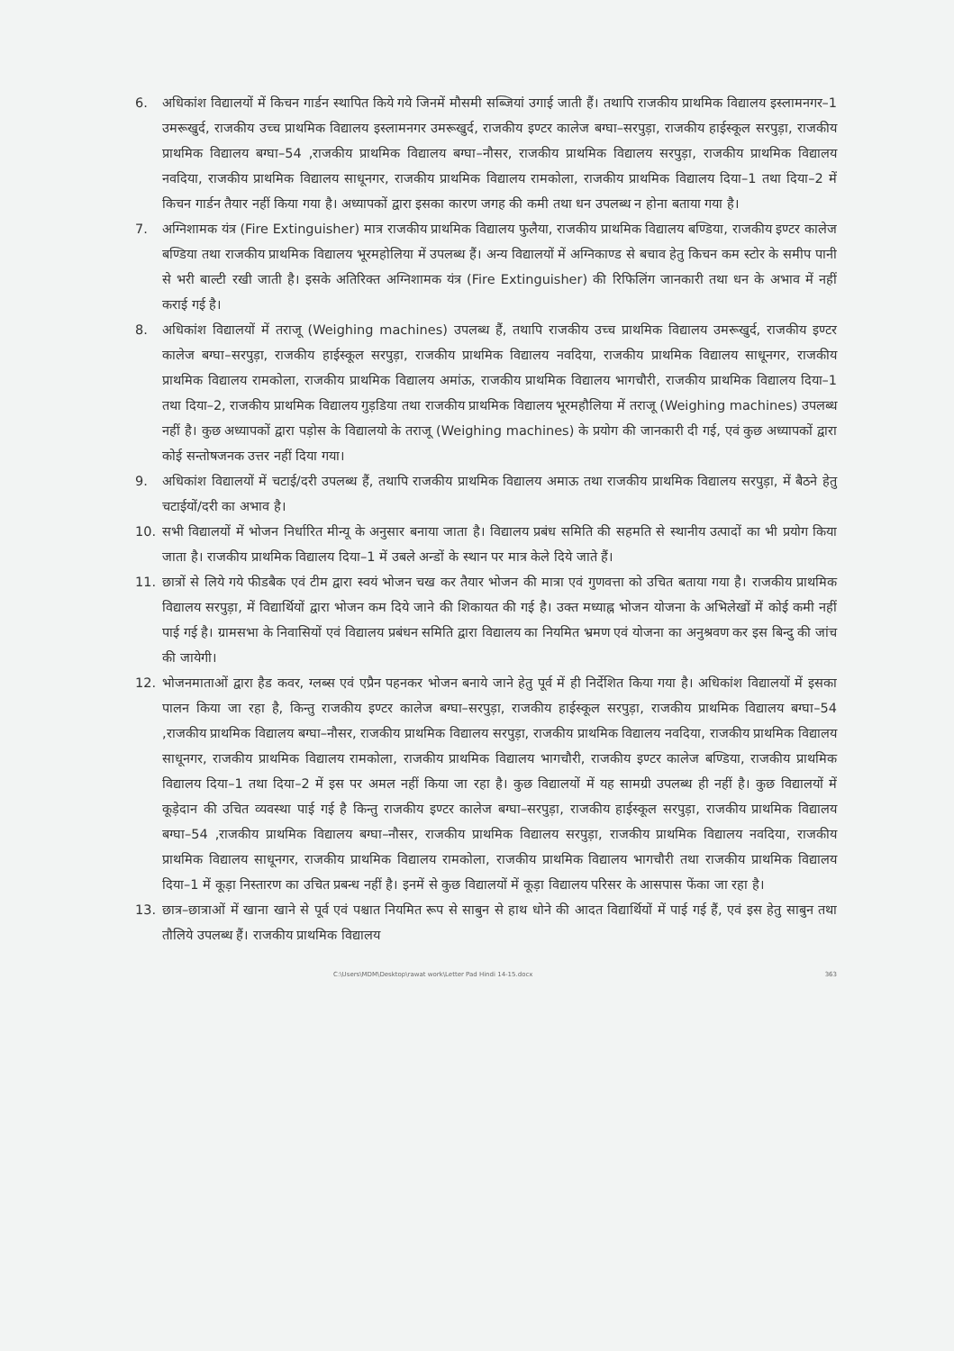6. अधिकांश विद्यालयों में किचन गार्डन स्थापित किये गये जिनमें मौसमी सब्जियां उगाई जाती हैं। तथापि राजकीय प्राथमिक विद्यालय इस्लामनगर–1 उमरूखुर्द, राजकीय उच्च प्राथमिक विद्यालय इस्लामनगर उमरूखुर्द, राजकीय इण्टर कालेज बग्घा–सरपुड़ा, राजकीय हाईस्कूल सरपुड़ा, राजकीय प्राथमिक विद्यालय बग्घा–54 ,राजकीय प्राथमिक विद्यालय बग्घा–नौसर, राजकीय प्राथमिक विद्यालय सरपुड़ा, राजकीय प्राथमिक विद्यालय नवदिया, राजकीय प्राथमिक विद्यालय साधूनगर, राजकीय प्राथमिक विद्यालय रामकोला, राजकीय प्राथमिक विद्यालय दिया–1 तथा दिया–2 में किचन गार्डन तैयार नहीं किया गया है। अध्यापकों द्वारा इसका कारण जगह की कमी तथा धन उपलब्ध न होना बताया गया है।
7. अग्निशामक यंत्र (Fire Extinguisher) मात्र राजकीय प्राथमिक विद्यालय फुलैया, राजकीय प्राथमिक विद्यालय बण्डिया, राजकीय इण्टर कालेज बण्डिया तथा राजकीय प्राथमिक विद्यालय भूरमहोलिया में उपलब्ध हैं। अन्य विद्यालयों में अग्निकाण्ड से बचाव हेतु किचन कम स्टोर के समीप पानी से भरी बाल्टी रखी जाती है। इसके अतिरिक्त अग्निशामक यंत्र (Fire Extinguisher) की रिफिलिंग जानकारी तथा धन के अभाव में नहीं कराई गई है।
8. अधिकांश विद्यालयों में तराजू (Weighing machines) उपलब्ध हैं, तथापि राजकीय उच्च प्राथमिक विद्यालय उमरूखुर्द, राजकीय इण्टर कालेज बग्घा–सरपुड़ा, राजकीय हाईस्कूल सरपुड़ा, राजकीय प्राथमिक विद्यालय नवदिया, राजकीय प्राथमिक विद्यालय साधूनगर, राजकीय प्राथमिक विद्यालय रामकोला, राजकीय प्राथमिक विद्यालय अमांऊ, राजकीय प्राथमिक विद्यालय भागचौरी, राजकीय प्राथमिक विद्यालय दिया–1 तथा दिया–2, राजकीय प्राथमिक विद्यालय गुड़डिया तथा राजकीय प्राथमिक विद्यालय भूरमहौलिया में तराजू (Weighing machines) उपलब्ध नहीं है। कुछ अध्यापकों द्वारा पड़ोस के विद्यालयो के तराजू (Weighing machines) के प्रयोग की जानकारी दी गई, एवं कुछ अध्यापकों द्वारा कोई सन्तोषजनक उत्तर नहीं दिया गया।
9. अधिकांश विद्यालयों में चटाई/दरी उपलब्ध हैं, तथापि राजकीय प्राथमिक विद्यालय अमाऊ तथा राजकीय प्राथमिक विद्यालय सरपुड़ा, में बैठने हेतु चटाईयों/दरी का अभाव है।
10. सभी विद्यालयों में भोजन निर्धारित मीन्यू के अनुसार बनाया जाता है। विद्यालय प्रबंध समिति की सहमति से स्थानीय उत्पादों का भी प्रयोग किया जाता है। राजकीय प्राथमिक विद्यालय दिया–1 में उबले अन्डों के स्थान पर मात्र केले दिये जाते हैं।
11. छात्रों से लिये गये फीडबैक एवं टीम द्वारा स्वयं भोजन चख कर तैयार भोजन की मात्रा एवं गुणवत्ता को उचित बताया गया है। राजकीय प्राथमिक विद्यालय सरपुड़ा, में विद्यार्थियों द्वारा भोजन कम दिये जाने की शिकायत की गई है। उक्त मध्याह्न भोजन योजना के अभिलेखों में कोई कमी नहीं पाई गई है। ग्रामसभा के निवासियों एवं विद्यालय प्रबंधन समिति द्वारा विद्यालय का नियमित भ्रमण एवं योजना का अनुश्रवण कर इस बिन्दु की जांच की जायेगी।
12. भोजनमाताओं द्वारा हैड कवर, ग्लब्स एवं एप्रैन पहनकर भोजन बनाये जाने हेतु पूर्व में ही निर्देशित किया गया है। अधिकांश विद्यालयों में इसका पालन किया जा रहा है, किन्तु राजकीय इण्टर कालेज बग्घा–सरपुड़ा, राजकीय हाईस्कूल सरपुड़ा, राजकीय प्राथमिक विद्यालय बग्घा–54 ,राजकीय प्राथमिक विद्यालय बग्घा–नौसर, राजकीय प्राथमिक विद्यालय सरपुड़ा, राजकीय प्राथमिक विद्यालय नवदिया, राजकीय प्राथमिक विद्यालय साधूनगर, राजकीय प्राथमिक विद्यालय रामकोला, राजकीय प्राथमिक विद्यालय भागचौरी, राजकीय इण्टर कालेज बण्डिया, राजकीय प्राथमिक विद्यालय दिया–1 तथा दिया–2 में इस पर अमल नहीं किया जा रहा है। कुछ विद्यालयों में यह सामग्री उपलब्ध ही नहीं है। कुछ विद्यालयों में कूड़ेदान की उचित व्यवस्था पाई गई है किन्तु राजकीय इण्टर कालेज बग्घा–सरपुड़ा, राजकीय हाईस्कूल सरपुड़ा, राजकीय प्राथमिक विद्यालय बग्घा–54 ,राजकीय प्राथमिक विद्यालय बग्घा–नौसर, राजकीय प्राथमिक विद्यालय सरपुड़ा, राजकीय प्राथमिक विद्यालय नवदिया, राजकीय प्राथमिक विद्यालय साधूनगर, राजकीय प्राथमिक विद्यालय रामकोला, राजकीय प्राथमिक विद्यालय भागचौरी तथा राजकीय प्राथमिक विद्यालय दिया–1 में कूड़ा निस्तारण का उचित प्रबन्ध नहीं है। इनमें से कुछ विद्यालयों में कूड़ा विद्यालय परिसर के आसपास फेंका जा रहा है।
13. छात्र–छात्राओं में खाना खाने से पूर्व एवं पश्चात नियमित रूप से साबुन से हाथ धोने की आदत विद्यार्थियों में पाई गई हैं, एवं इस हेतु साबुन तथा तौलिये उपलब्ध हैं। राजकीय प्राथमिक विद्यालय
C:\Users\MDM\Desktop\rawat work\Letter Pad Hindi 14-15.docx 363